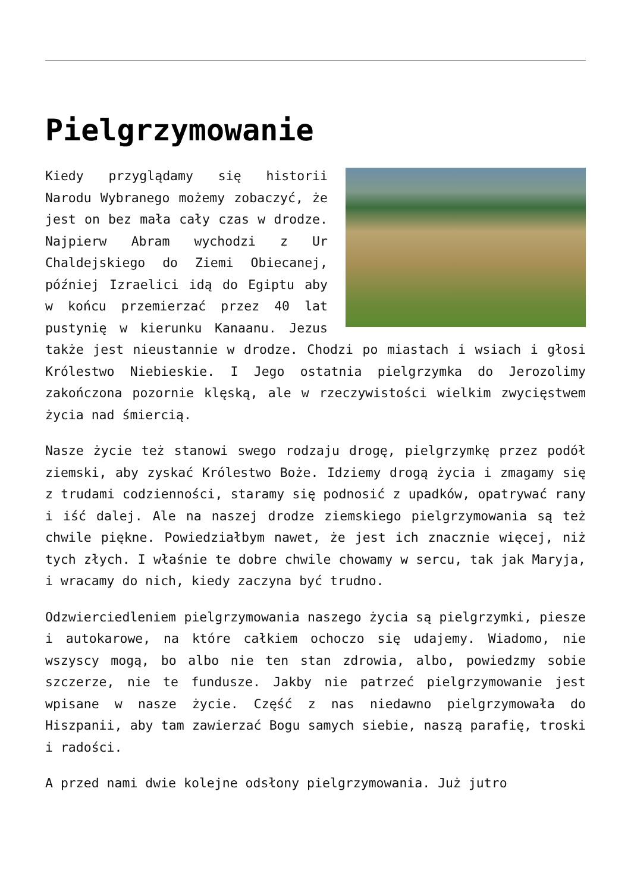Pielgrzymowanie
Kiedy przyglądamy się historii Narodu Wybranego możemy zobaczyć, że jest on bez mała cały czas w drodze. Najpierw Abram wychodzi z Ur Chaldejskiego do Ziemi Obiecanej, później Izraelici idą do Egiptu aby w końcu przemierzać przez 40 lat pustynię w kierunku Kanaanu. Jezus także jest nieustannie w drodze. Chodzi po miastach i wsiach i głosi Królestwo Niebieskie. I Jego ostatnia pielgrzymka do Jerozolimy zakończona pozornie klęską, ale w rzeczywistości wielkim zwycięstwem życia nad śmiercią.
Nasze życie też stanowi swego rodzaju drogę, pielgrzymkę przez podół ziemski, aby zyskać Królestwo Boże. Idziemy drogą życia i zmagamy się z trudami codzienności, staramy się podnosić z upadków, opatrywać rany i iść dalej. Ale na naszej drodze ziemskiego pielgrzymowania są też chwile piękne. Powiedziałbym nawet, że jest ich znacznie więcej, niż tych złych. I właśnie te dobre chwile chowamy w sercu, tak jak Maryja, i wracamy do nich, kiedy zaczyna być trudno.
Odzwierciedleniem pielgrzymowania naszego życia są pielgrzymki, piesze i autokarowe, na które całkiem ochoczo się udajemy. Wiadomo, nie wszyscy mogą, bo albo nie ten stan zdrowia, albo, powiedzmy sobie szczerze, nie te fundusze. Jakby nie patrzeć pielgrzymowanie jest wpisane w nasze życie. Część z nas niedawno pielgrzymowała do Hiszpanii, aby tam zawierzać Bogu samych siebie, naszą parafię, troski i radości.
A przed nami dwie kolejne odsłony pielgrzymowania. Już jutro